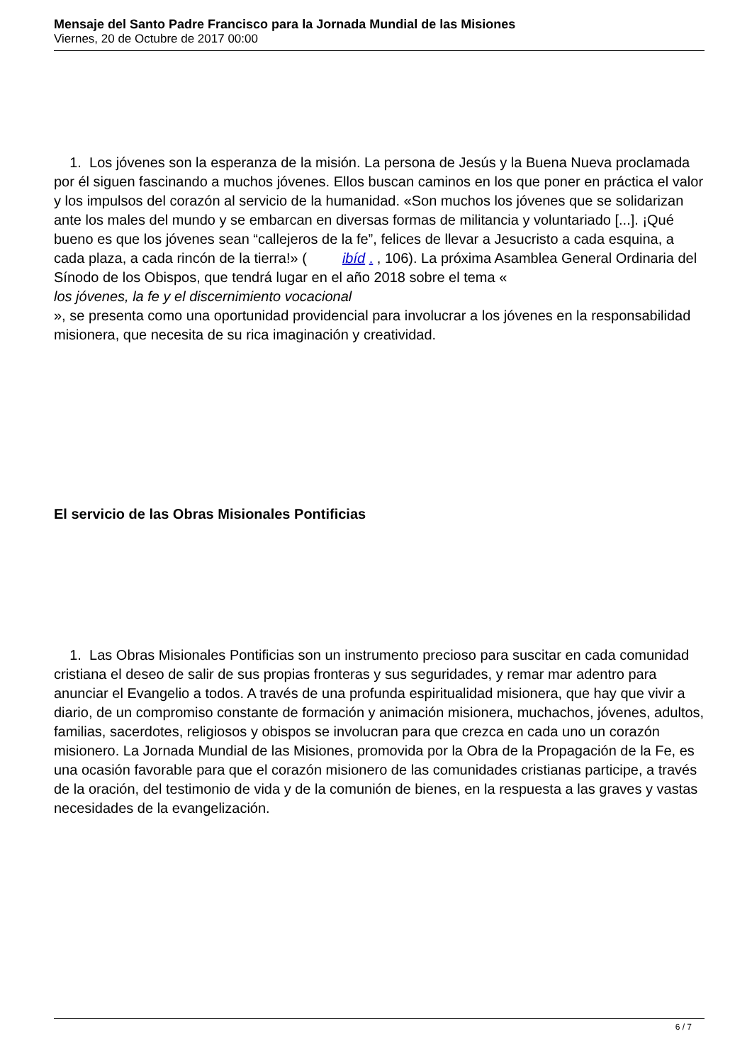Mensaje del Santo Padre Francisco para la Jornada Mundial de las Misiones
Viernes, 20 de Octubre de 2017 00:00
1. Los jóvenes son la esperanza de la misión. La persona de Jesús y la Buena Nueva proclamada por él siguen fascinando a muchos jóvenes. Ellos buscan caminos en los que poner en práctica el valor y los impulsos del corazón al servicio de la humanidad. «Son muchos los jóvenes que se solidarizan ante los males del mundo y se embarcan en diversas formas de militancia y voluntariado [...]. ¡Qué bueno es que los jóvenes sean “callejeros de la fe”, felices de llevar a Jesucristo a cada esquina, a cada plaza, a cada rincón de la tierra!» ( ibíd . , 106). La próxima Asamblea General Ordinaria del Sínodo de los Obispos, que tendrá lugar en el año 2018 sobre el tema «
los jóvenes, la fe y el discernimiento vocacional
», se presenta como una oportunidad providencial para involucrar a los jóvenes en la responsabilidad misionera, que necesita de su rica imaginación y creatividad.
El servicio de las Obras Misionales Pontificias
1. Las Obras Misionales Pontificias son un instrumento precioso para suscitar en cada comunidad cristiana el deseo de salir de sus propias fronteras y sus seguridades, y remar mar adentro para anunciar el Evangelio a todos. A través de una profunda espiritualidad misionera, que hay que vivir a diario, de un compromiso constante de formación y animación misionera, muchachos, jóvenes, adultos, familias, sacerdotes, religiosos y obispos se involucran para que crezca en cada uno un corazón misionero. La Jornada Mundial de las Misiones, promovida por la Obra de la Propagación de la Fe, es una ocasión favorable para que el corazón misionero de las comunidades cristianas participe, a través de la oración, del testimonio de vida y de la comunión de bienes, en la respuesta a las graves y vastas necesidades de la evangelización.
6 / 7